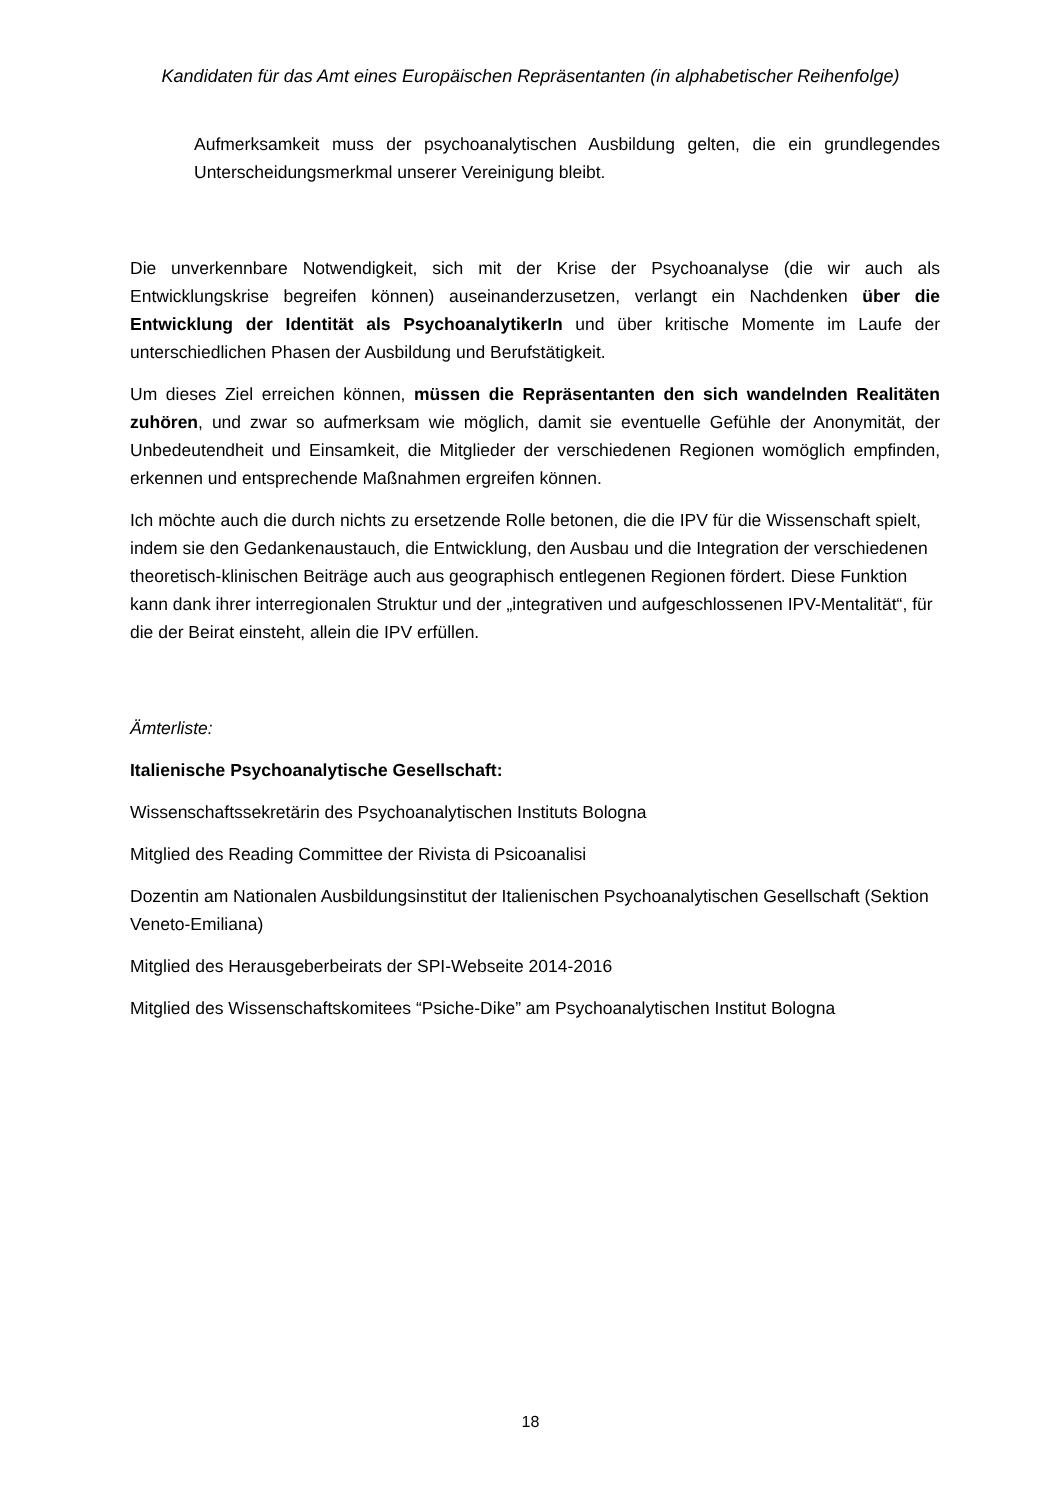Kandidaten für das Amt eines Europäischen Repräsentanten (in alphabetischer Reihenfolge)
Aufmerksamkeit muss der psychoanalytischen Ausbildung gelten, die ein grundlegendes Unterscheidungsmerkmal unserer Vereinigung bleibt.
Die unverkennbare Notwendigkeit, sich mit der Krise der Psychoanalyse (die wir auch als Entwicklungskrise begreifen können) auseinanderzusetzen, verlangt ein Nachdenken über die Entwicklung der Identität als PsychoanalytikerIn und über kritische Momente im Laufe der unterschiedlichen Phasen der Ausbildung und Berufstätigkeit.
Um dieses Ziel erreichen können, müssen die Repräsentanten den sich wandelnden Realitäten zuhören, und zwar so aufmerksam wie möglich, damit sie eventuelle Gefühle der Anonymität, der Unbedeutendheit und Einsamkeit, die Mitglieder der verschiedenen Regionen womöglich empfinden, erkennen und entsprechende Maßnahmen ergreifen können.
Ich möchte auch die durch nichts zu ersetzende Rolle betonen, die die IPV für die Wissenschaft spielt, indem sie den Gedankenaustauch, die Entwicklung, den Ausbau und die Integration der verschiedenen theoretisch-klinischen Beiträge auch aus geographisch entlegenen Regionen fördert. Diese Funktion kann dank ihrer interregionalen Struktur und der „integrativen und aufgeschlossenen IPV-Mentalität“, für die der Beirat einsteht, allein die IPV erfüllen.
Ämterliste:
Italienische Psychoanalytische Gesellschaft:
Wissenschaftssekretärin des Psychoanalytischen Instituts Bologna
Mitglied des Reading Committee der Rivista di Psicoanalisi
Dozentin am Nationalen Ausbildungsinstitut der Italienischen Psychoanalytischen Gesellschaft (Sektion Veneto-Emiliana)
Mitglied des Herausgeberbeirats der SPI-Webseite 2014-2016
Mitglied des Wissenschaftskomitees “Psiche-Dike” am Psychoanalytischen Institut Bologna
18